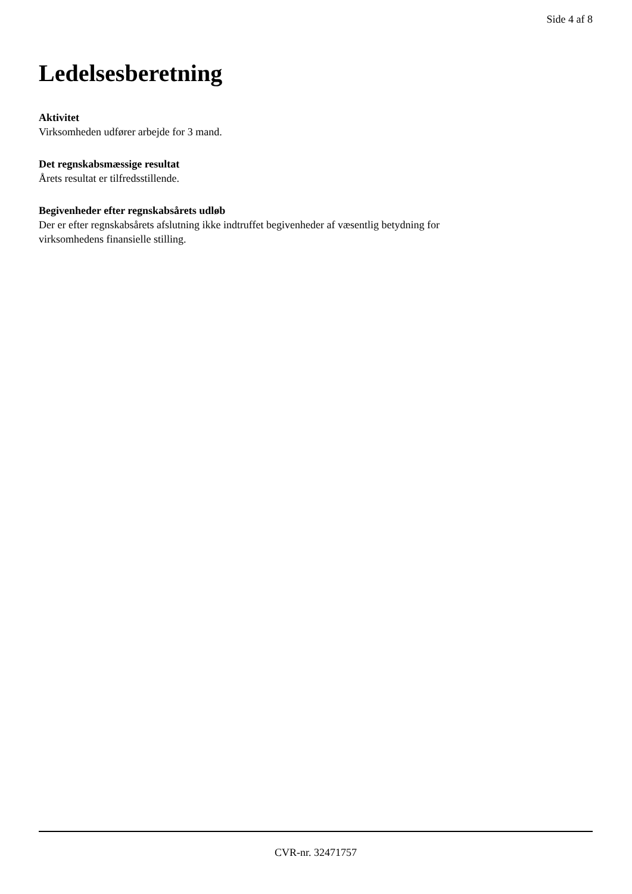Side 4 af 8
Ledelsesberetning
Aktivitet
Virksomheden udfører arbejde for 3 mand.
Det regnskabsmæssige resultat
Årets resultat er tilfredsstillende.
Begivenheder efter regnskabsårets udløb
Der er efter regnskabsårets afslutning ikke indtruffet begivenheder af væsentlig betydning for
virksomhedens finansielle stilling.
CVR-nr. 32471757